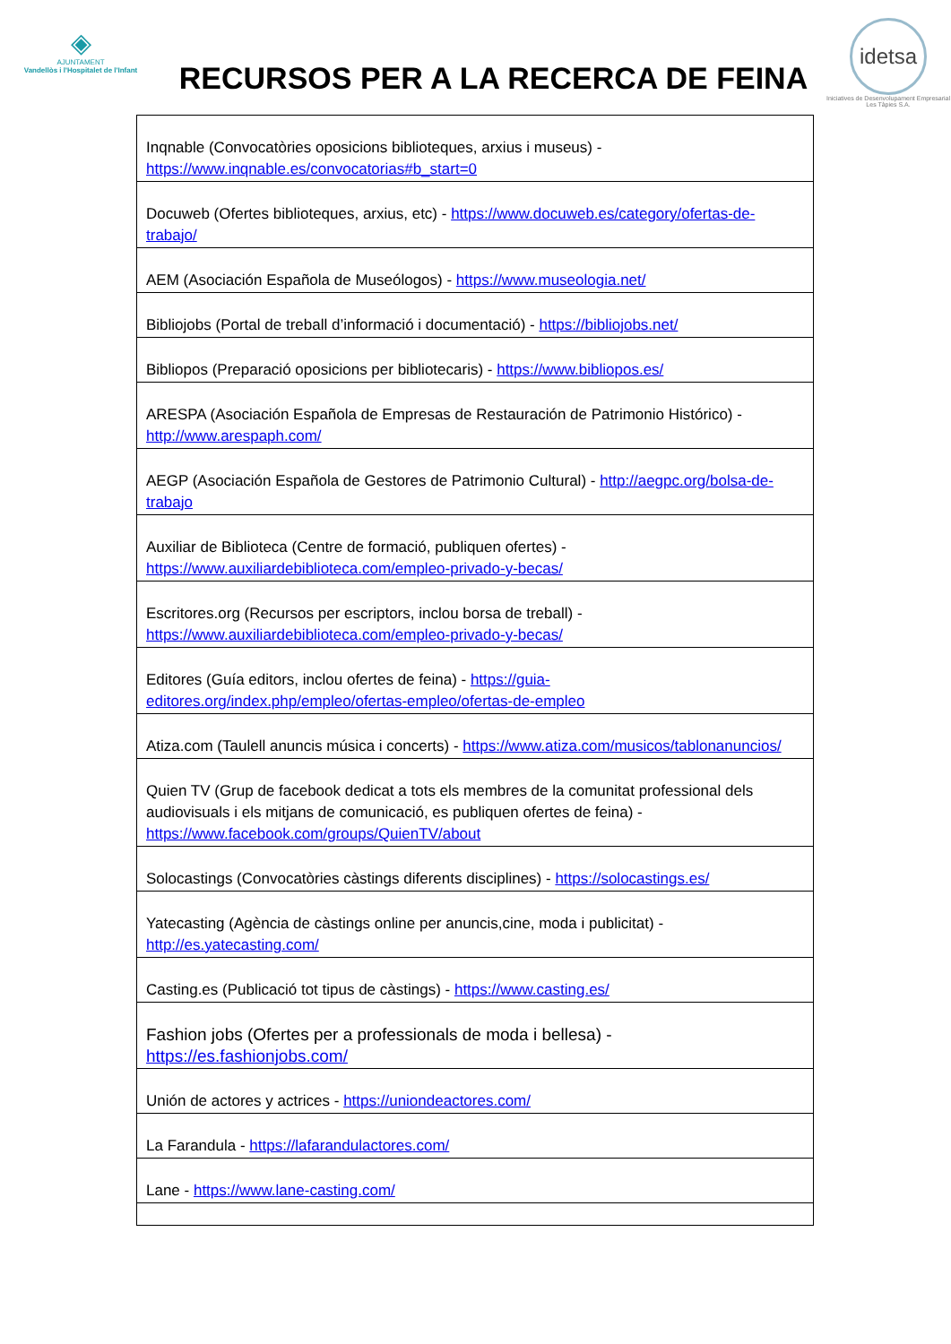◈
AJUNTAMENT
Vandellòs i l'Hospitalet de l'Infant
RECURSOS PER A LA RECERCA DE FEINA
idetsa
Iniciatives de Desenvolupament Empresarial Les Tàpies S.A.
| Inqnable (Convocatòries oposicions biblioteques, arxius i museus) - https://www.inqnable.es/convocatorias#b_start=0 |
| Docuweb (Ofertes biblioteques, arxius, etc) - https://www.docuweb.es/category/ofertas-de-trabajo/ |
| AEM (Asociación Española de Museólogos) - https://www.museologia.net/ |
| Bibliojobs (Portal de treball d’informació i documentació) - https://bibliojobs.net/ |
| Bibliopos (Preparació oposicions per bibliotecaris) - https://www.bibliopos.es/ |
| ARESPA (Asociación Española de Empresas de Restauración de Patrimonio Histórico) - http://www.arespaph.com/ |
| AEGP (Asociación Española de Gestores de Patrimonio Cultural) - http://aegpc.org/bolsa-de-trabajo |
| Auxiliar de Biblioteca (Centre de formació, publiquen ofertes) - https://www.auxiliardebiblioteca.com/empleo-privado-y-becas/ |
| Escritores.org (Recursos per escriptors, inclou borsa de treball) - https://www.auxiliardebiblioteca.com/empleo-privado-y-becas/ |
| Editores (Guía editors, inclou ofertes de feina) - https://guia-editores.org/index.php/empleo/ofertas-empleo/ofertas-de-empleo |
| Atiza.com (Taulell anuncis música i concerts) - https://www.atiza.com/musicos/tablonanuncios/ |
| Quien TV (Grup de facebook dedicat a tots els membres de la comunitat professional dels audiovisuals i els mitjans de comunicació, es publiquen ofertes de feina) - https://www.facebook.com/groups/QuienTV/about |
| Solocastings (Convocatòries càstings diferents disciplines) - https://solocastings.es/ |
| Yatecasting (Agència de càstings online per anuncis,cine, moda i publicitat) - http://es.yatecasting.com/ |
| Casting.es (Publicació tot tipus de càstings) - https://www.casting.es/ |
| Fashion jobs (Ofertes per a professionals de moda i bellesa) - https://es.fashionjobs.com/ |
| Unión de actores y actrices - https://uniondeactores.com/ |
| La Farandula - https://lafarandulactores.com/ |
| Lane - https://www.lane-casting.com/ |